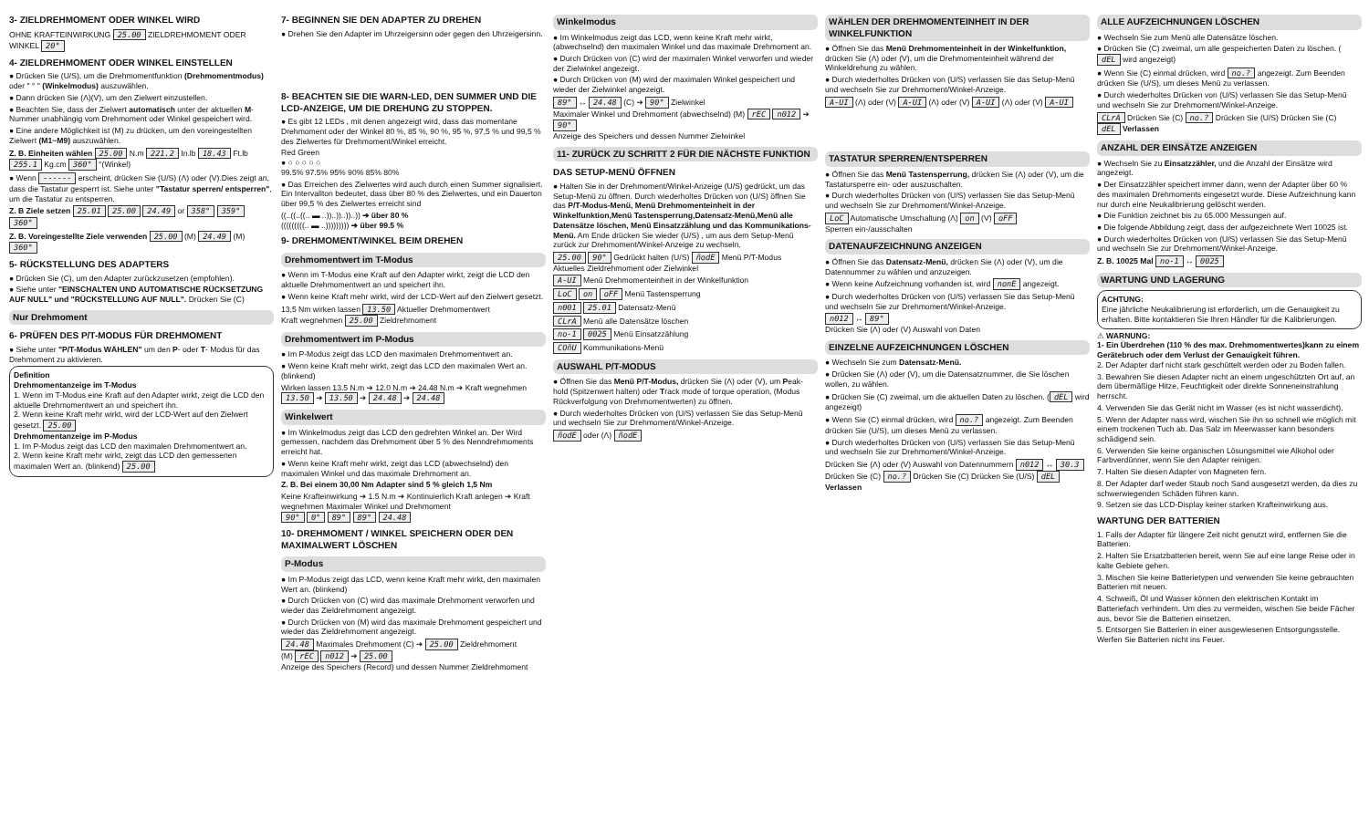3- ZIELDREHMOMENT ODER WINKEL WIRD
OHNE KRAFTEINWIRKUNG 25.00 ZIELDREHMOMENT ODER WINKEL 20°
4- ZIELDREHMOMENT ODER WINKEL EINSTELLEN
● Drücken Sie (U/S), um die Drehmomentfunktion (Drehmomentmodus) oder " ° " (Winkelmodus) auszuwählen.
● Dann drücken Sie (Λ)(V), um den Zielwert einzustellen.
● Beachten Sie, dass der Zielwert automatisch unter der aktuellen M-Nummer unabhängig vom Drehmoment oder Winkel gespeichert wird.
● Eine andere Möglichkeit ist (M) zu drücken, um den voreingestellten Zielwert (M1~M9) auszuwählen.
Z. B. Einheiten wählen 25.00 N.m 221.2 In.lb 18.43 Ft.lb 255.1 Kg.cm 360° °(Winkel)
● Wenn ------ erscheint, drücken Sie (U/S) (Λ) oder (V).Dies zeigt an, dass die Tastatur gesperrt ist. Siehe unter "Tastatur sperren/ entsperren", um die Tastatur zu entsperren.
Z. B Ziele setzen 25.01 25.00 24.49 or 358° 359° 360°
Z. B. Voreingestellte Ziele verwenden 25.00 (M) 24.49 (M) 360°
5- RÜCKSTELLUNG DES ADAPTERS
● Drücken Sie (C), um den Adapter zurückzusetzen (empfohlen).
● Siehe unter "EINSCHALTEN UND AUTOMATISCHE RÜCKSETZUNG AUF NULL" und "RÜCKSTELLUNG AUF NULL". Drücken Sie (C)
Nur Drehmoment
6- PRÜFEN DES P/T-MODUS FÜR DREHMOMENT
● Siehe unter "P/T-Modus WÄHLEN" um den P- oder T- Modus für das Drehmoment zu aktivieren.
Definition
Drehmomentanzeige im T-Modus
1. Wenn im T-Modus eine Kraft auf den Adapter wirkt, zeigt die LCD den aktuelle Drehmomentwert an und speichert ihn.
2. Wenn keine Kraft mehr wirkt, wird der LCD-Wert auf den Zielwert gesetzt. 25.00
Drehmomentanzeige im P-Modus
1. Im P-Modus zeigt das LCD den maximalen Drehmomentwert an.
2. Wenn keine Kraft mehr wirkt, zeigt das LCD den gemessenen maximalen Wert an. (blinkend) 25.00
7- BEGINNEN SIE DEN ADAPTER ZU DREHEN
● Drehen Sie den Adapter im Uhrzeigersinn oder gegen den Uhrzeigersinn.
8- BEACHTEN SIE DIE WARN-LED, DEN SUMMER UND DIE LCD-ANZEIGE, UM DIE DREHUNG ZU STOPPEN.
● Es gibt 12 LEDs , mit denen angezeigt wird, dass das momentane Drehmoment oder der Winkel 80 %, 85 %, 90 %, 95 %, 97,5 % und 99,5 % des Zielwertes für Drehmoment/Winkel erreicht.
Red Green
● ○ ○ ○ ○ ○
99.5% 97.5% 95% 90% 85% 80%
● Das Erreichen des Zielwertes wird auch durch einen Summer signalisiert. Ein Intervallton bedeutet, dass über 80 % des Zielwertes, und ein Dauerton über 99,5 % des Zielwertes erreicht sind
((..((..((.. ▬ ..))..))..))..)) ➔ über 80 %
(((((((((.. ▬ ..))))))))) ➔ über 99.5 %
9- DREHMOMENT/WINKEL BEIM DREHEN
Drehmomentwert im T-Modus
● Wenn im T-Modus eine Kraft auf den Adapter wirkt, zeigt die LCD den aktuelle Drehmomentwert an und speichert ihn.
● Wenn keine Kraft mehr wirkt, wird der LCD-Wert auf den Zielwert gesetzt.
13,5 Nm wirken lassen 13.50 Aktueller Drehmomentwert
Kraft wegnehmen 25.00 Zieldrehmoment
Drehmomentwert im P-Modus
● Im P-Modus zeigt das LCD den maximalen Drehmomentwert an.
● Wenn keine Kraft mehr wirkt, zeigt das LCD den maximalen Wert an. (blinkend)
Wirken lassen 13.5 N.m ➔ 12.0 N.m ➔ 24.48 N.m ➔ Kraft wegnehmen
13.50 ➔ 13.50 ➔ 24.48 ➔ 24.48
Winkelwert
● Im Winkelmodus zeigt das LCD den gedrehten Winkel an. Der Wird gemessen, nachdem das Drehmoment über 5 % des Nenndrehmoments erreicht hat.
● Wenn keine Kraft mehr wirkt, zeigt das LCD (abwechselnd) den maximalen Winkel und das maximale Drehmoment an.
Z. B. Bei einem 30,00 Nm Adapter sind 5 % gleich 1,5 Nm
Keine Krafteinwirkung ➔ 1.5 N.m ➔ Kontinuierlich Kraft anlegen ➔ Kraft wegnehmen Maximaler Winkel und Drehmoment
90° 0° 89° 89° 24.48
10- DREHMOMENT / WINKEL SPEICHERN ODER DEN MAXIMALWERT LÖSCHEN
P-Modus
● Im P-Modus zeigt das LCD, wenn keine Kraft mehr wirkt, den maximalen Wert an. (blinkend)
● Durch Drücken von (C) wird das maximale Drehmoment verworfen und wieder das Zieldrehmoment angezeigt.
● Durch Drücken von (M) wird das maximale Drehmoment gespeichert und wieder das Zieldrehmoment angezeigt.
24.48 Maximales Drehmoment (C) ➔ 25.00 Zieldrehmoment
(M) rEC n012 ➔ 25.00
Anzeige des Speichers (Record) und dessen Nummer Zieldrehmoment
Winkelmodus
● Im Winkelmodus zeigt das LCD, wenn keine Kraft mehr wirkt, (abwechselnd) den maximalen Winkel und das maximale Drehmoment an.
● Durch Drücken von (C) wird der maximalen Winkel verworfen und wieder der Zielwinkel angezeigt.
● Durch Drücken von (M) wird der maximalen Winkel gespeichert und wieder der Zielwinkel angezeigt.
89° ↔ 24.48 (C) ➔ 90° Zielwinkel
Maximaler Winkel und Drehmoment (abwechselnd) (M) rEC n012 ➔ 90°
Anzeige des Speichers und dessen Nummer Zielwinkel
11- ZURÜCK ZU SCHRITT 2 FÜR DIE NÄCHSTE FUNKTION
DAS SETUP-MENÜ ÖFFNEN
● Halten Sie in der Drehmoment/Winkel-Anzeige (U/S) gedrückt, um das Setup-Menü zu öffnen. Durch wiederholtes Drücken von (U/S) öffnen Sie das P/T-Modus-Menü, Menü Drehmomenteinheit in der Winkelfunktion,Menü Tastensperrung,Datensatz-Menü,Menü alle Datensätze löschen, Menü Einsatzzählung und das Kommunikations-Menü. Am Ende drücken Sie wieder (U/S) , um aus dem Setup-Menü zurück zur Drehmoment/Winkel-Anzeige zu wechseln.
25.00 90° Gedrückt halten (U/S) ñodE Menü P/T-Modus
Aktuelles Zieldrehmoment oder Zielwinkel
A-UI Menü Drehmomenteinheit in der Winkelfunktion
LoC on oFF Menü Tastensperrung
n001 25.01 Datensatz-Menü
CLrA Menü alle Datensätze löschen
no-1 0025 Menü Einsatzzählung
COñU Kommunikations-Menü
AUSWAHL P/T-MODUS
● Öffnen Sie das Menü P/T-Modus, drücken Sie (Λ) oder (V), um Peak-hold (Spitzenwert halten) oder Track mode of torque operation, (Modus Rückverfolgung von Drehmomentwerten) zu öffnen.
● Durch wiederholtes Drücken von (U/S) verlassen Sie das Setup-Menü und wechseln Sie zur Drehmoment/Winkel-Anzeige.
ñodE oder (Λ) ñodE
WÄHLEN DER DREHMOMENTEINHEIT IN DER WINKELFUNKTION
● Öffnen Sie das Menü Drehmomenteinheit in der Winkelfunktion, drücken Sie (Λ) oder (V), um die Drehmomenteinheit während der Winkeldrehung zu wählen.
● Durch wiederholtes Drücken von (U/S) verlassen Sie das Setup-Menü und wechseln Sie zur Drehmoment/Winkel-Anzeige.
A-UI (Λ) oder (V) A-UI (Λ) oder (V) A-UI (Λ) oder (V) A-UI
TASTATUR SPERREN/ENTSPERREN
● Öffnen Sie das Menü Tastensperrung, drücken Sie (Λ) oder (V), um die Tastatursperre ein- oder auszuschalten.
● Durch wiederholtes Drücken von (U/S) verlassen Sie das Setup-Menü und wechseln Sie zur Drehmoment/Winkel-Anzeige.
LoC Automatische Umschaltung (Λ) on (V) oFF
Sperren ein-/ausschalten
DATENAUFZEICHNUNG ANZEIGEN
● Öffnen Sie das Datensatz-Menü, drücken Sie (Λ) oder (V), um die Datennummer zu wählen und anzuzeigen.
● Wenn keine Aufzeichnung vorhanden ist, wird nonE angezeigt.
● Durch wiederholtes Drücken von (U/S) verlassen Sie das Setup-Menü und wechseln Sie zur Drehmoment/Winkel-Anzeige.
n012 ↔ 89°
Drücken Sie (Λ) oder (V) Auswahl von Daten
EINZELNE AUFZEICHNUNGEN LÖSCHEN
● Wechseln Sie zum Datensatz-Menü.
● Drücken Sie (Λ) oder (V), um die Datensatznummer, die Sie löschen wollen, zu wählen.
● Drücken Sie (C) zweimal, um die aktuellen Daten zu löschen. (dEL wird angezeigt)
● Wenn Sie (C) einmal drücken, wird no.? angezeigt. Zum Beenden drücken Sie (U/S), um dieses Menü zu verlassen.
● Durch wiederholtes Drücken von (U/S) verlassen Sie das Setup-Menü und wechseln Sie zur Drehmoment/Winkel-Anzeige.
Drücken Sie (Λ) oder (V) Auswahl von Datennummern n012 ↔ 30.3 Drücken Sie (C) no.? Drücken Sie (C) Drücken Sie (U/S) dEL Verlassen
ALLE AUFZEICHNUNGEN LÖSCHEN
● Wechseln Sie zum Menü alle Datensätze löschen.
● Drücken Sie (C) zweimal, um alle gespeicherten Daten zu löschen. (dEL wird angezeigt)
● Wenn Sie (C) einmal drücken, wird no.? angezeigt. Zum Beenden drücken Sie (U/S), um dieses Menü zu verlassen.
● Durch wiederholtes Drücken von (U/S) verlassen Sie das Setup-Menü und wechseln Sie zur Drehmoment/Winkel-Anzeige.
CLrA Drücken Sie (C) no.? Drücken Sie (U/S) Drücken Sie (C) dEL Verlassen
ANZAHL DER EINSÄTZE ANZEIGEN
● Wechseln Sie zu Einsatzzähler, und die Anzahl der Einsätze wird angezeigt.
● Der Einsatzzähler speichert immer dann, wenn der Adapter über 60 % des maximalen Drehmoments eingesetzt wurde. Diese Aufzeichnung kann nur durch eine Neukalibrierung gelöscht werden.
● Die Funktion zeichnet bis zu 65.000 Messungen auf.
● Die folgende Abbildung zeigt, dass der aufgezeichnete Wert 10025 ist.
● Durch wiederholtes Drücken von (U/S) verlassen Sie das Setup-Menü und wechseln Sie zur Drehmoment/Winkel-Anzeige.
Z. B. 10025 Mal no-1 ↔ 0025
WARTUNG UND LAGERUNG
ACHTUNG:
Eine jährliche Neukalibrierung ist erforderlich, um die Genauigkeit zu erhalten. Bitte kontaktieren Sie Ihren Händler für die Kalibrierungen.
⚠ WARNUNG:
1- Ein Überdrehen (110 % des max. Drehmomentwertes)kann zu einem Gerätebruch oder dem Verlust der Genauigkeit führen.
2. Der Adapter darf nicht stark geschüttelt werden oder zu Boden fallen.
3. Bewahren Sie diesen Adapter nicht an einem ungeschützten Ort auf, an dem übermäßige Hitze, Feuchtigkeit oder direkte Sonneneinstrahlung herrscht.
4. Verwenden Sie das Gerät nicht im Wasser (es ist nicht wasserdicht).
5. Wenn der Adapter nass wird, wischen Sie ihn so schnell wie möglich mit einem trockenen Tuch ab. Das Salz im Meerwasser kann besonders schädigend sein.
6. Verwenden Sie keine organischen Lösungsmittel wie Alkohol oder Farbverdünner, wenn Sie den Adapter reinigen.
7. Halten Sie diesen Adapter von Magneten fern.
8. Der Adapter darf weder Staub noch Sand ausgesetzt werden, da dies zu schwerwiegenden Schäden führen kann.
9. Setzen sie das LCD-Display keiner starken Krafteinwirkung aus.
WARTUNG DER BATTERIEN
1. Falls der Adapter für längere Zeit nicht genutzt wird, entfernen Sie die Batterien.
2. Halten Sie Ersatzbatterien bereit, wenn Sie auf eine lange Reise oder in kalte Gebiete gehen.
3. Mischen Sie keine Batterietypen und verwenden Sie keine gebrauchten Batterien mit neuen.
4. Schweiß, Öl und Wasser können den elektrischen Kontakt im Batteriefach verhindern. Um dies zu vermeiden, wischen Sie beide Fächer aus, bevor Sie die Batterien einsetzen.
5. Entsorgen Sie Batterien in einer ausgewiesenen Entsorgungsstelle. Werfen Sie Batterien nicht ins Feuer.